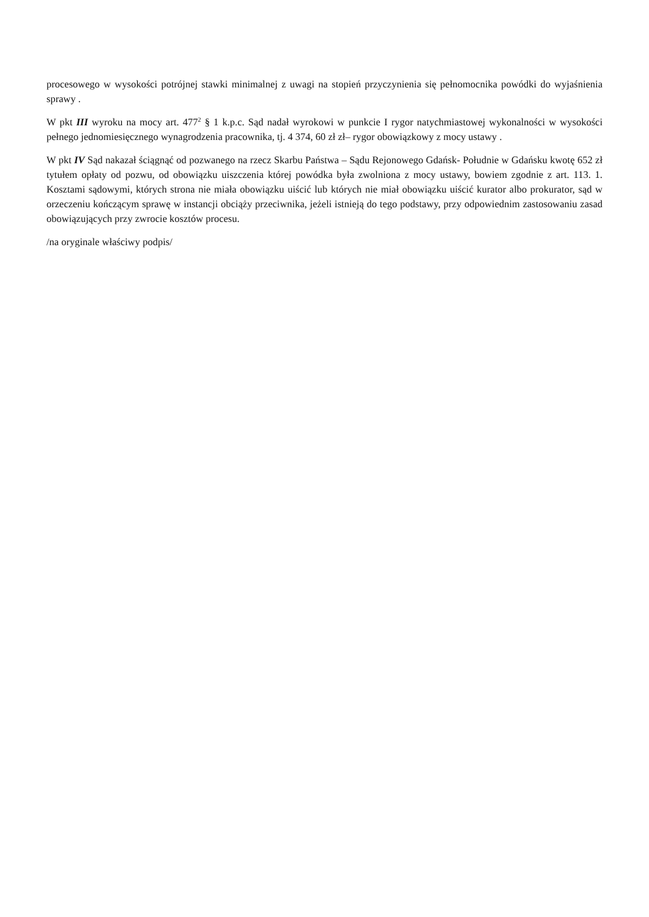procesowego w wysokości potrójnej stawki minimalnej z uwagi na stopień przyczynienia się pełnomocnika powódki do wyjaśnienia sprawy .
W pkt III wyroku na mocy art. 477<sup>2</sup> § 1 k.p.c. Sąd nadał wyrokowi w punkcie I rygor natychmiastowej wykonalności w wysokości pełnego jednomiesięcznego wynagrodzenia pracownika, tj. 4 374, 60 zł zł– rygor obowiązkowy z mocy ustawy .
W pkt IV Sąd nakazał ściągnąć od pozwanego na rzecz Skarbu Państwa – Sądu Rejonowego Gdańsk- Południe w Gdańsku kwotę 652 zł tytułem opłaty od pozwu, od obowiązku uiszczenia której powódka była zwolniona z mocy ustawy, bowiem zgodnie z art. 113. 1. Kosztami sądowymi, których strona nie miała obowiązku uiścić lub których nie miał obowiązku uiścić kurator albo prokurator, sąd w orzeczeniu kończącym sprawę w instancji obciąży przeciwnika, jeżeli istnieją do tego podstawy, przy odpowiednim zastosowaniu zasad obowiązujących przy zwrocie kosztów procesu.
/na oryginale właściwy podpis/